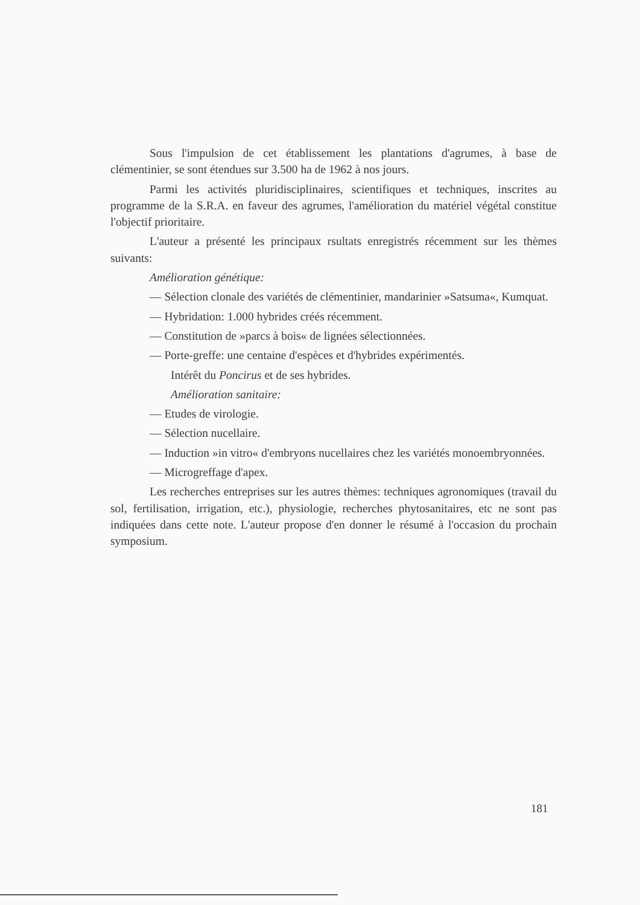Sous l'impulsion de cet établissement les plantations d'agrumes, à base de clémentinier, se sont étendues sur 3.500 ha de 1962 à nos jours.
Parmi les activités pluridisciplinaires, scientifiques et techniques, inscrites au programme de la S.R.A. en faveur des agrumes, l'amélioration du matériel végétal constitue l'objectif prioritaire.
L'auteur a présenté les principaux rsultats enregistrés récemment sur les thèmes suivants:
Amélioration génétique:
— Sélection clonale des variétés de clémentinier, mandarinier »Satsuma«, Kumquat.
— Hybridation: 1.000 hybrides créés récemment.
— Constitution de »parcs à bois« de lignées sélectionnées.
— Porte-greffe: une centaine d'espèces et d'hybrides expérimentés.
Intérêt du Poncirus et de ses hybrides.
Amélioration sanitaire:
— Etudes de virologie.
— Sélection nucellaire.
— Induction »in vitro« d'embryons nucellaires chez les variétés monoembryonnées.
— Microgreffage d'apex.
Les recherches entreprises sur les autres thèmes: techniques agronomiques (travail du sol, fertilisation, irrigation, etc.), physiologie, recherches phytosanitaires, etc ne sont pas indiquées dans cette note. L'auteur propose d'en donner le résumé à l'occasion du prochain symposium.
181